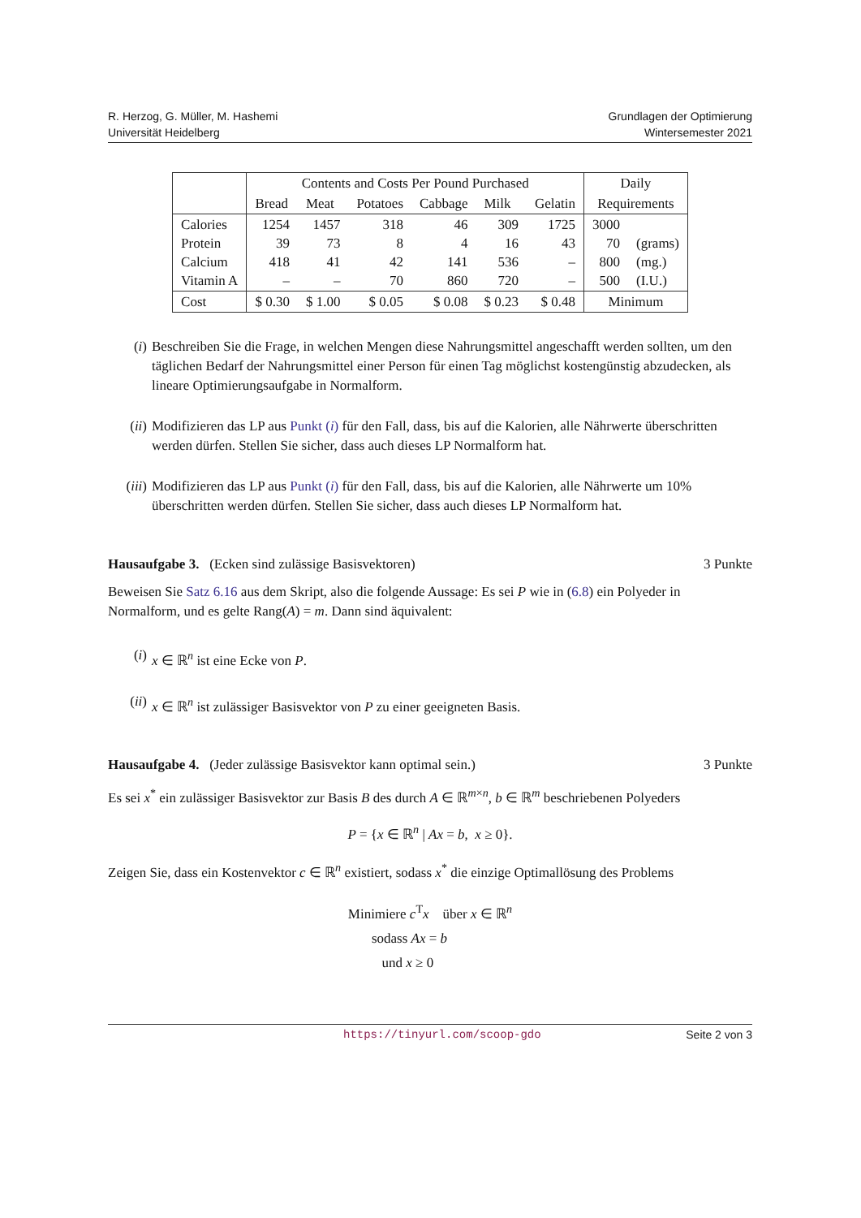R. Herzog, G. Müller, M. Hashemi
Universität Heidelberg
Grundlagen der Optimierung
Wintersemester 2021
| | Contents and Costs Per Pound Purchased | | | | | | Daily | |
| | Bread | Meat | Potatoes | Cabbage | Milk | Gelatin | Requirements | |
| Calories Protein Calcium Vitamin A | 1254 39 418 – | 1457 73 41 – | 318 8 42 70 | 46 4 141 860 | 309 16 536 720 | 1725 43 – – | 3000 70 800 500 | (grams) (mg.) (I.U.) |
| Cost | $ 0.30 | $ 1.00 | $ 0.05 | $ 0.08 | $ 0.23 | $ 0.48 | Minimum | |
(i) Beschreiben Sie die Frage, in welchen Mengen diese Nahrungsmittel angeschafft werden sollten, um den täglichen Bedarf der Nahrungsmittel einer Person für einen Tag möglichst kostengünstig abzudecken, als lineare Optimierungsaufgabe in Normalform.
(ii) Modifizieren das LP aus Punkt (i) für den Fall, dass, bis auf die Kalorien, alle Nährwerte überschritten werden dürfen. Stellen Sie sicher, dass auch dieses LP Normalform hat.
(iii) Modifizieren das LP aus Punkt (i) für den Fall, dass, bis auf die Kalorien, alle Nährwerte um 10% überschritten werden dürfen. Stellen Sie sicher, dass auch dieses LP Normalform hat.
Hausaufgabe 3. (Ecken sind zulässige Basisvektoren) 3 Punkte
Beweisen Sie Satz 6.16 aus dem Skript, also die folgende Aussage: Es sei P wie in (6.8) ein Polyeder in Normalform, und es gelte Rang(A) = m. Dann sind äquivalent:
(i) x ∈ ℝ<sup>n</sup> ist eine Ecke von P.
(ii) x ∈ ℝ<sup>n</sup> ist zulässiger Basisvektor von P zu einer geeigneten Basis.
Hausaufgabe 4. (Jeder zulässige Basisvektor kann optimal sein.) 3 Punkte
Es sei x<sup>*</sup> ein zulässiger Basisvektor zur Basis B des durch A ∈ ℝ<sup>m×n</sup>, b ∈ ℝ<sup>m</sup> beschriebenen Polyeders
P = {x ∈ ℝ<sup>n</sup> | Ax = b, x ≥ 0}.
Zeigen Sie, dass ein Kostenvektor c ∈ ℝ<sup>n</sup> existiert, sodass x<sup>*</sup> die einzige Optimallösung des Problems
Minimiere c<sup>T</sup>x über x ∈ ℝ<sup>n</sup>
sodass Ax = b
und x ≥ 0
https://tinyurl.com/scoop-gdo Seite 2 von 3